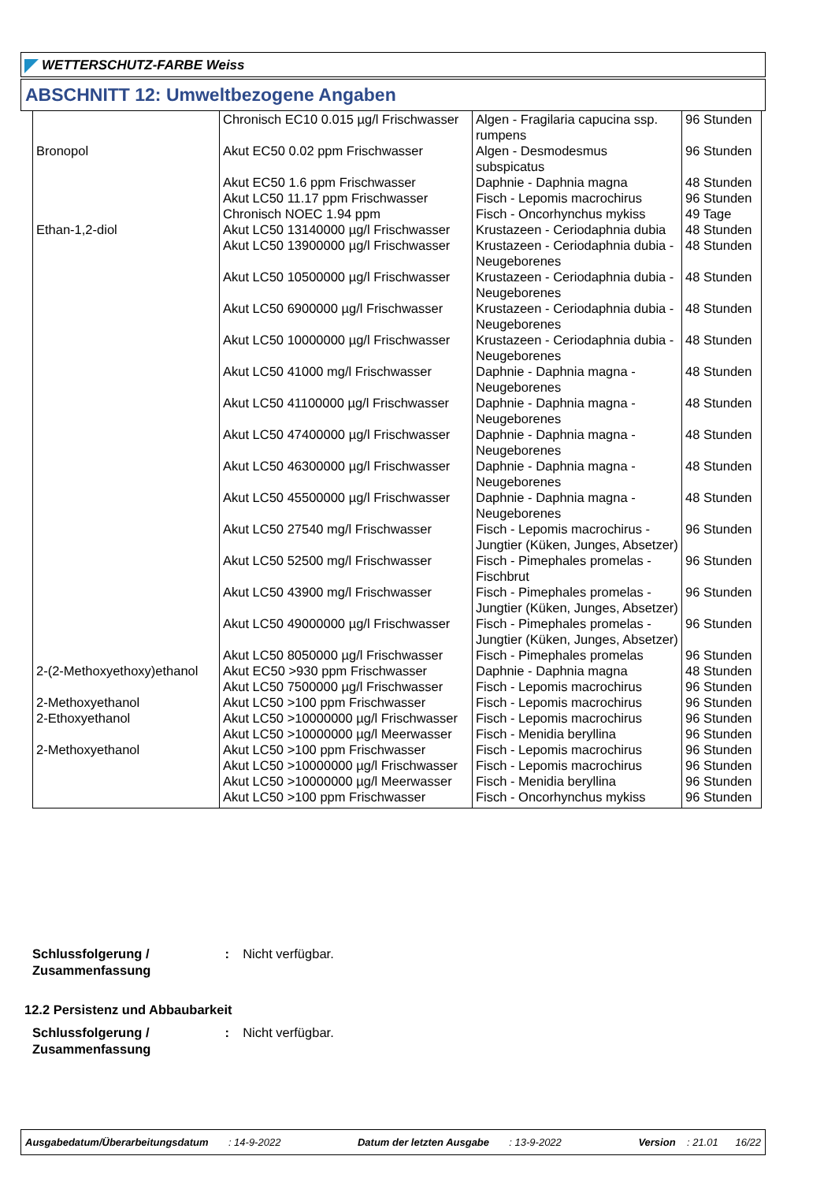WETTERSCHUTZ-FARBE Weiss
ABSCHNITT 12: Umweltbezogene Angaben
| | Chronisch EC10 0.015 µg/l Frischwasser | Algen - Fragilaria capucina ssp. rumpens | 96 Stunden |
| Bronopol | Akut EC50 0.02 ppm Frischwasser | Algen - Desmodesmus subspicatus | 96 Stunden |
| | Akut EC50 1.6 ppm Frischwasser | Daphnie - Daphnia magna | 48 Stunden |
| | Akut LC50 11.17 ppm Frischwasser | Fisch - Lepomis macrochirus | 96 Stunden |
| | Chronisch NOEC 1.94 ppm | Fisch - Oncorhynchus mykiss | 49 Tage |
| Ethan-1,2-diol | Akut LC50 13140000 µg/l Frischwasser | Krustazeen - Ceriodaphnia dubia | 48 Stunden |
| | Akut LC50 13900000 µg/l Frischwasser | Krustazeen - Ceriodaphnia dubia - Neugeborenes | 48 Stunden |
| | Akut LC50 10500000 µg/l Frischwasser | Krustazeen - Ceriodaphnia dubia - Neugeborenes | 48 Stunden |
| | Akut LC50 6900000 µg/l Frischwasser | Krustazeen - Ceriodaphnia dubia - Neugeborenes | 48 Stunden |
| | Akut LC50 10000000 µg/l Frischwasser | Krustazeen - Ceriodaphnia dubia - Neugeborenes | 48 Stunden |
| | Akut LC50 41000 mg/l Frischwasser | Daphnie - Daphnia magna - Neugeborenes | 48 Stunden |
| | Akut LC50 41100000 µg/l Frischwasser | Daphnie - Daphnia magna - Neugeborenes | 48 Stunden |
| | Akut LC50 47400000 µg/l Frischwasser | Daphnie - Daphnia magna - Neugeborenes | 48 Stunden |
| | Akut LC50 46300000 µg/l Frischwasser | Daphnie - Daphnia magna - Neugeborenes | 48 Stunden |
| | Akut LC50 45500000 µg/l Frischwasser | Daphnie - Daphnia magna - Neugeborenes | 48 Stunden |
| | Akut LC50 27540 mg/l Frischwasser | Fisch - Lepomis macrochirus - Jungtier (Küken, Junges, Absetzer) | 96 Stunden |
| | Akut LC50 52500 mg/l Frischwasser | Fisch - Pimephales promelas - Fischbrut | 96 Stunden |
| | Akut LC50 43900 mg/l Frischwasser | Fisch - Pimephales promelas - Jungtier (Küken, Junges, Absetzer) | 96 Stunden |
| | Akut LC50 49000000 µg/l Frischwasser | Fisch - Pimephales promelas - Jungtier (Küken, Junges, Absetzer) | 96 Stunden |
| | Akut LC50 8050000 µg/l Frischwasser | Fisch - Pimephales promelas | 96 Stunden |
| 2-(2-Methoxyethoxy)ethanol | Akut EC50 >930 ppm Frischwasser | Daphnie - Daphnia magna | 48 Stunden |
| | Akut LC50 7500000 µg/l Frischwasser | Fisch - Lepomis macrochirus | 96 Stunden |
| 2-Methoxyethanol | Akut LC50 >100 ppm Frischwasser | Fisch - Lepomis macrochirus | 96 Stunden |
| 2-Ethoxyethanol | Akut LC50 >10000000 µg/l Frischwasser | Fisch - Lepomis macrochirus | 96 Stunden |
| | Akut LC50 >10000000 µg/l Meerwasser | Fisch - Menidia beryllina | 96 Stunden |
| 2-Methoxyethanol | Akut LC50 >100 ppm Frischwasser | Fisch - Lepomis macrochirus | 96 Stunden |
| | Akut LC50 >10000000 µg/l Frischwasser | Fisch - Lepomis macrochirus | 96 Stunden |
| | Akut LC50 >10000000 µg/l Meerwasser | Fisch - Menidia beryllina | 96 Stunden |
| | Akut LC50 >100 ppm Frischwasser | Fisch - Oncorhynchus mykiss | 96 Stunden |
Schlussfolgerung / Zusammenfassung : Nicht verfügbar.
12.2 Persistenz und Abbaubarkeit
Schlussfolgerung / Zusammenfassung : Nicht verfügbar.
Ausgabedatum/Überarbeitungsdatum : 14-9-2022 Datum der letzten Ausgabe : 13-9-2022 Version : 21.01 16/22